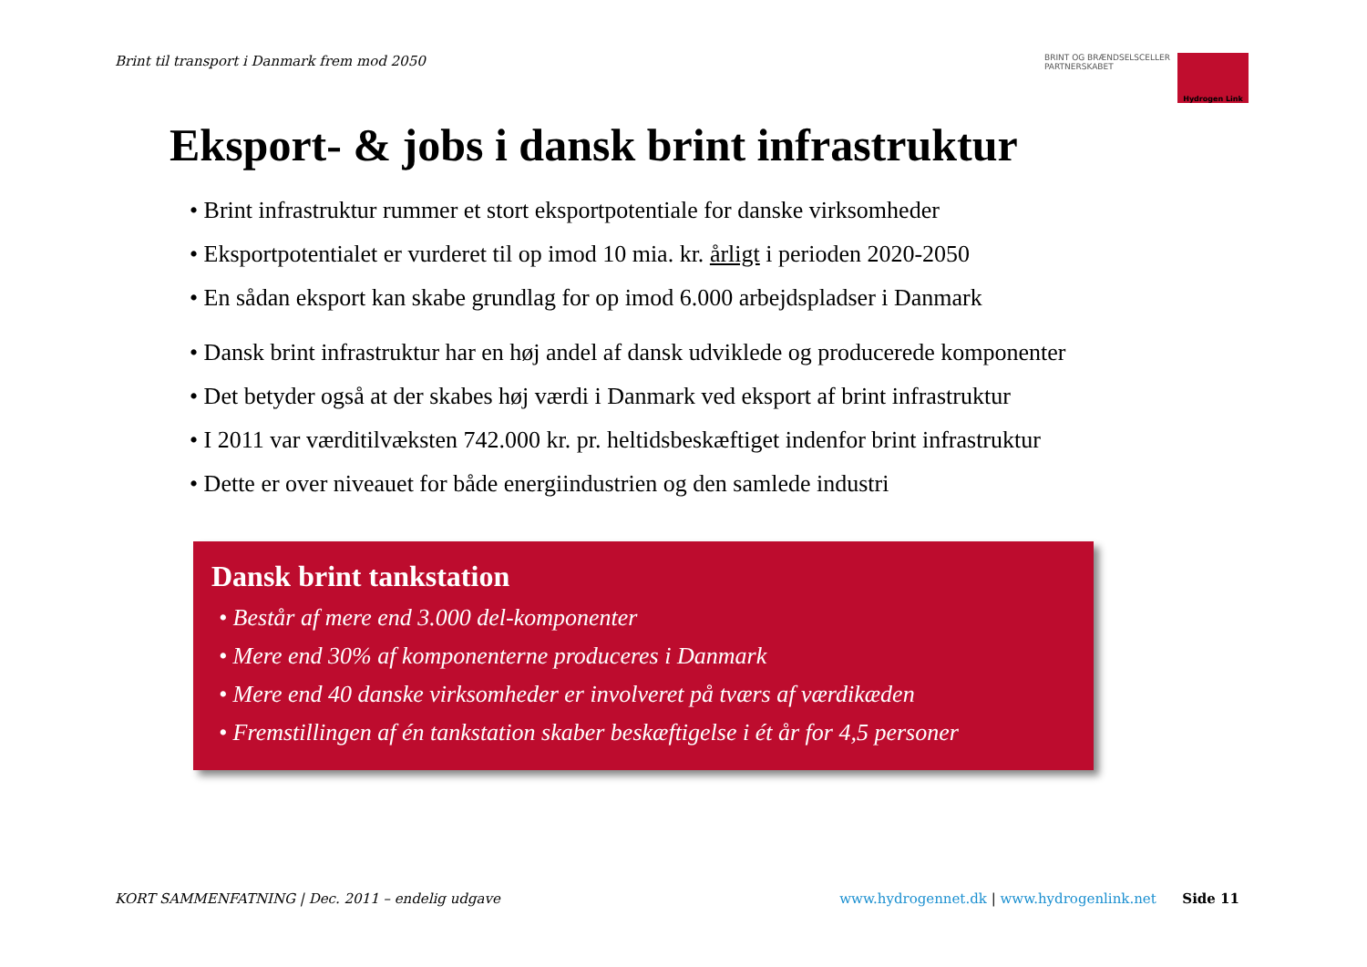Brint til transport i Danmark frem mod 2050
BRINT OG BRÆNDSELSCELLER
PARTNERSKABET
Hydrogen Link
Eksport- & jobs i dansk brint infrastruktur
• Brint infrastruktur rummer et stort eksportpotentiale for danske virksomheder
• Eksportpotentialet er vurderet til op imod 10 mia. kr. årligt i perioden 2020-2050
• En sådan eksport kan skabe grundlag for op imod 6.000 arbejdspladser i Danmark
• Dansk brint infrastruktur har en høj andel af dansk udviklede og producerede komponenter
• Det betyder også at der skabes høj værdi i Danmark ved eksport af brint infrastruktur
• I 2011 var værditilvæksten 742.000 kr. pr. heltidsbeskæftiget indenfor brint infrastruktur
• Dette er over niveauet for både energiindustrien og den samlede industri
Dansk brint tankstation
• Består af mere end 3.000 del-komponenter
• Mere end 30% af komponenterne produceres i Danmark
• Mere end 40 danske virksomheder er involveret på tværs af værdikæden
• Fremstillingen af én tankstation skaber beskæftigelse i ét år for 4,5 personer
KORT SAMMENFATNING | Dec. 2011 – endelig udgave www.hydrogennet.dk | www.hydrogenlink.net Side 11